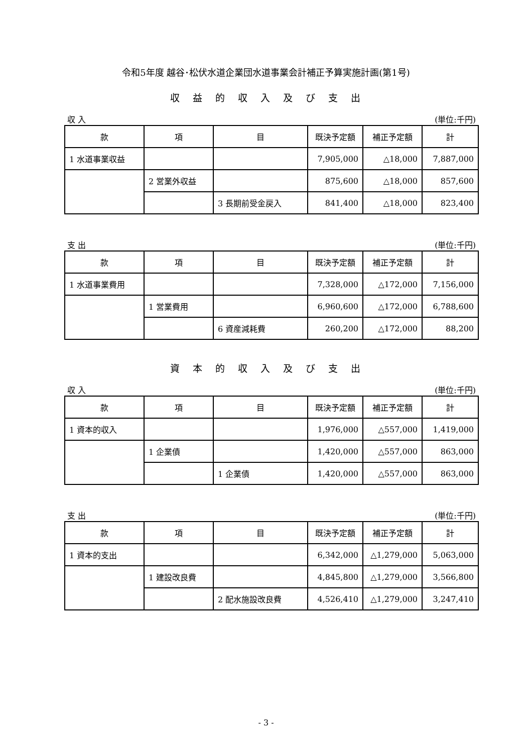令和5年度 越谷･松伏水道企業団水道事業会計補正予算実施計画(第1号)
収益的収入及び支出
収 入 (単位:千円)
| 款 | 項 | 目 | 既決予定額 | 補正予定額 | 計 |
| --- | --- | --- | --- | --- | --- |
| 1 水道事業収益 | | | 7,905,000 | △18,000 | 7,887,000 |
| | 2 営業外収益 | | 875,600 | △18,000 | 857,600 |
| | | 3 長期前受金戻入 | 841,400 | △18,000 | 823,400 |
支 出 (単位:千円)
| 款 | 項 | 目 | 既決予定額 | 補正予定額 | 計 |
| --- | --- | --- | --- | --- | --- |
| 1 水道事業費用 | | | 7,328,000 | △172,000 | 7,156,000 |
| | 1 営業費用 | | 6,960,600 | △172,000 | 6,788,600 |
| | | 6 資産減耗費 | 260,200 | △172,000 | 88,200 |
資本的収入及び支出
収 入 (単位:千円)
| 款 | 項 | 目 | 既決予定額 | 補正予定額 | 計 |
| --- | --- | --- | --- | --- | --- |
| 1 資本的収入 | | | 1,976,000 | △557,000 | 1,419,000 |
| | 1 企業債 | | 1,420,000 | △557,000 | 863,000 |
| | | 1 企業債 | 1,420,000 | △557,000 | 863,000 |
支 出 (単位:千円)
| 款 | 項 | 目 | 既決予定額 | 補正予定額 | 計 |
| --- | --- | --- | --- | --- | --- |
| 1 資本的支出 | | | 6,342,000 | △1,279,000 | 5,063,000 |
| | 1 建設改良費 | | 4,845,800 | △1,279,000 | 3,566,800 |
| | | 2 配水施設改良費 | 4,526,410 | △1,279,000 | 3,247,410 |
- 3 -